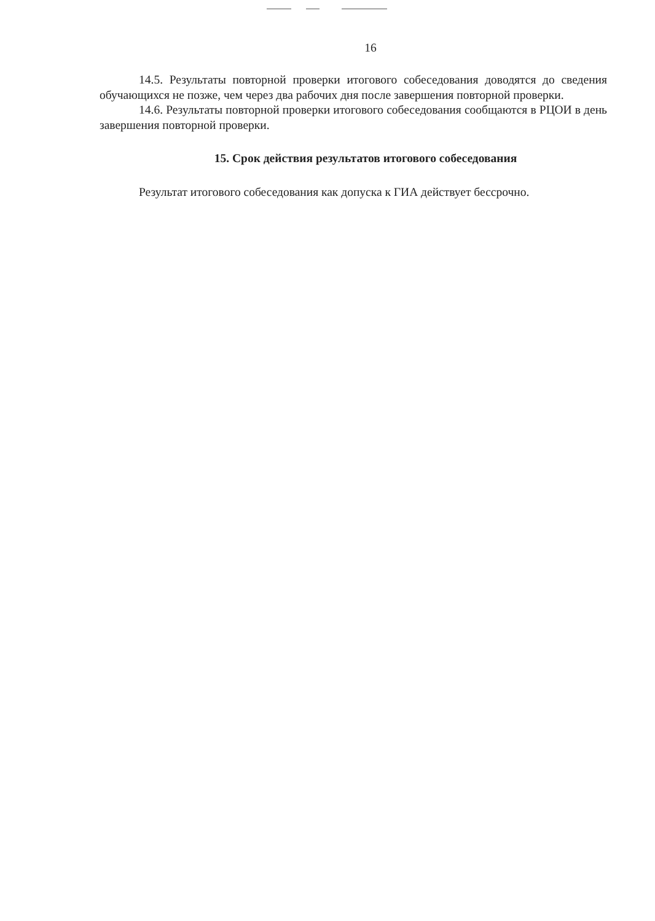16
14.5. Результаты повторной проверки итогового собеседования доводятся до сведения обучающихся не позже, чем через два рабочих дня после завершения повторной проверки.
14.6. Результаты повторной проверки итогового собеседования сообщаются в РЦОИ в день завершения повторной проверки.
15. Срок действия результатов итогового собеседования
Результат итогового собеседования как допуска к ГИА действует бессрочно.